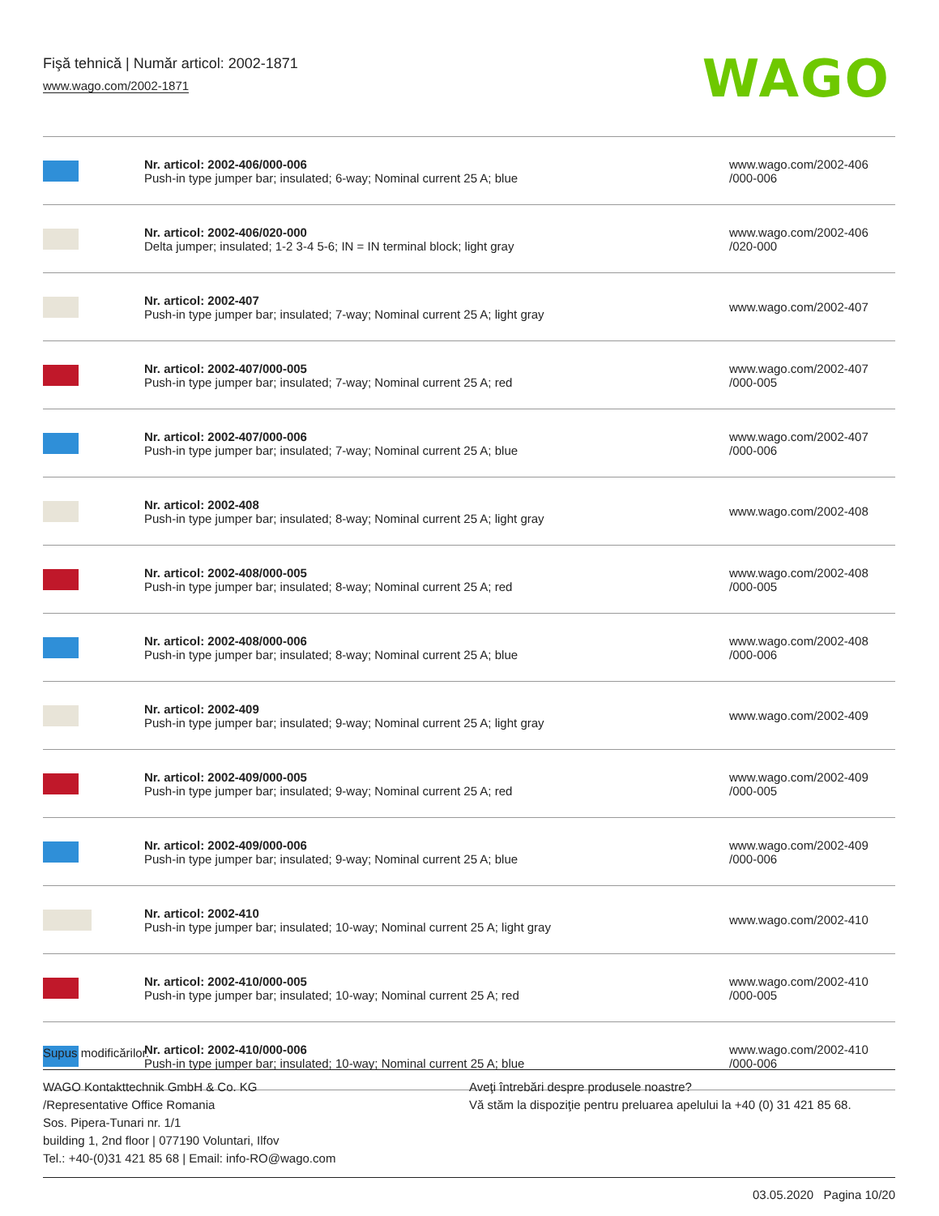Fişă tehnică | Număr articol: 2002-1871
www.wago.com/2002-1871
WAGO
| | Nr. articol: 2002-406/000-006 Push-in type jumper bar; insulated; 6-way; Nominal current 25 A; blue | www.wago.com/2002-406 /000-006 |
| | Nr. articol: 2002-406/020-000 Delta jumper; insulated; 1-2 3-4 5-6; IN = IN terminal block; light gray | www.wago.com/2002-406 /020-000 |
| | Nr. articol: 2002-407 Push-in type jumper bar; insulated; 7-way; Nominal current 25 A; light gray | www.wago.com/2002-407 |
| | Nr. articol: 2002-407/000-005 Push-in type jumper bar; insulated; 7-way; Nominal current 25 A; red | www.wago.com/2002-407 /000-005 |
| | Nr. articol: 2002-407/000-006 Push-in type jumper bar; insulated; 7-way; Nominal current 25 A; blue | www.wago.com/2002-407 /000-006 |
| | Nr. articol: 2002-408 Push-in type jumper bar; insulated; 8-way; Nominal current 25 A; light gray | www.wago.com/2002-408 |
| | Nr. articol: 2002-408/000-005 Push-in type jumper bar; insulated; 8-way; Nominal current 25 A; red | www.wago.com/2002-408 /000-005 |
| | Nr. articol: 2002-408/000-006 Push-in type jumper bar; insulated; 8-way; Nominal current 25 A; blue | www.wago.com/2002-408 /000-006 |
| | Nr. articol: 2002-409 Push-in type jumper bar; insulated; 9-way; Nominal current 25 A; light gray | www.wago.com/2002-409 |
| | Nr. articol: 2002-409/000-005 Push-in type jumper bar; insulated; 9-way; Nominal current 25 A; red | www.wago.com/2002-409 /000-005 |
| | Nr. articol: 2002-409/000-006 Push-in type jumper bar; insulated; 9-way; Nominal current 25 A; blue | www.wago.com/2002-409 /000-006 |
| | Nr. articol: 2002-410 Push-in type jumper bar; insulated; 10-way; Nominal current 25 A; light gray | www.wago.com/2002-410 |
| | Nr. articol: 2002-410/000-005 Push-in type jumper bar; insulated; 10-way; Nominal current 25 A; red | www.wago.com/2002-410 /000-005 |
| | Nr. articol: 2002-410/000-006 Push-in type jumper bar; insulated; 10-way; Nominal current 25 A; blue | www.wago.com/2002-410 /000-006 |
Supus modificărilor.
WAGO Kontakttechnik GmbH & Co. KG
/Representative Office Romania
Sos. Pipera-Tunari nr. 1/1
building 1, 2nd floor | 077190 Voluntari, Ilfov
Tel.: +40-(0)31 421 85 68 | Email: info-RO@wago.com
Aveţi întrebări despre produsele noastre?
Vă stăm la dispoziţie pentru preluarea apelului la +40 (0) 31 421 85 68.
03.05.2020 Pagina 10/20